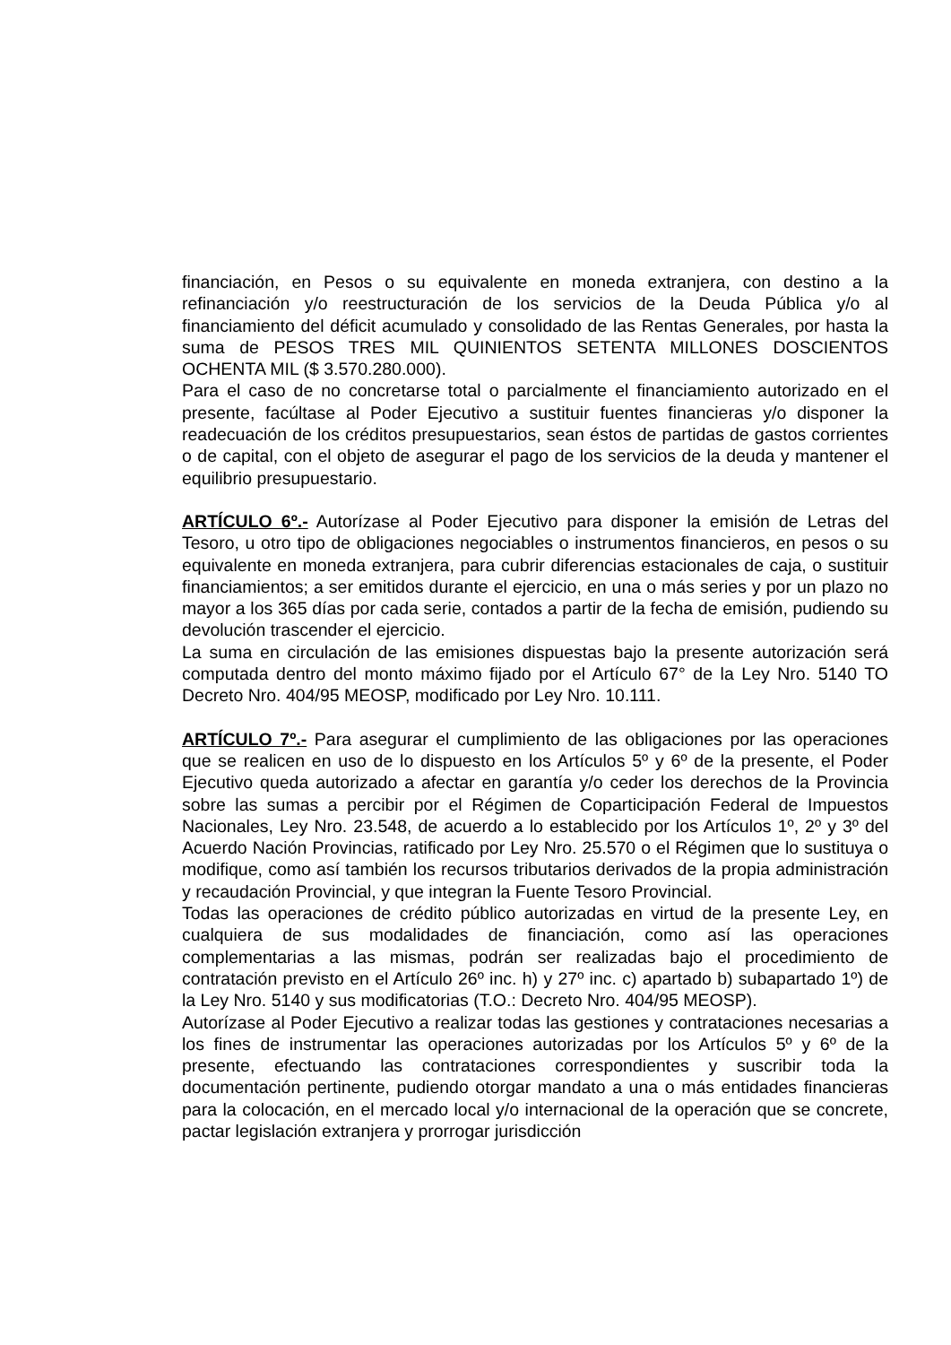financiación, en Pesos o su equivalente en moneda extranjera, con destino a la refinanciación y/o reestructuración de los servicios de la Deuda Pública y/o al financiamiento del déficit acumulado y consolidado de las Rentas Generales, por hasta la suma de PESOS TRES MIL QUINIENTOS SETENTA MILLONES DOSCIENTOS OCHENTA MIL ($ 3.570.280.000).
Para el caso de no concretarse total o parcialmente el financiamiento autorizado en el presente, facúltase al Poder Ejecutivo a sustituir fuentes financieras y/o disponer la readecuación de los créditos presupuestarios, sean éstos de partidas de gastos corrientes o de capital, con el objeto de asegurar el pago de los servicios de la deuda y mantener el equilibrio presupuestario.
ARTÍCULO 6º.- Autorízase al Poder Ejecutivo para disponer la emisión de Letras del Tesoro, u otro tipo de obligaciones negociables o instrumentos financieros, en pesos o su equivalente en moneda extranjera, para cubrir diferencias estacionales de caja, o sustituir financiamientos; a ser emitidos durante el ejercicio, en una o más series y por un plazo no mayor a los 365 días por cada serie, contados a partir de la fecha de emisión, pudiendo su devolución trascender el ejercicio.
La suma en circulación de las emisiones dispuestas bajo la presente autorización será computada dentro del monto máximo fijado por el Artículo 67° de la Ley Nro. 5140 TO Decreto Nro. 404/95 MEOSP, modificado por Ley Nro. 10.111.
ARTÍCULO 7º.- Para asegurar el cumplimiento de las obligaciones por las operaciones que se realicen en uso de lo dispuesto en los Artículos 5º y 6º de la presente, el Poder Ejecutivo queda autorizado a afectar en garantía y/o ceder los derechos de la Provincia sobre las sumas a percibir por el Régimen de Coparticipación Federal de Impuestos Nacionales, Ley Nro. 23.548, de acuerdo a lo establecido por los Artículos 1º, 2º y 3º del Acuerdo Nación Provincias, ratificado por Ley Nro. 25.570 o el Régimen que lo sustituya o modifique, como así también los recursos tributarios derivados de la propia administración y recaudación Provincial, y que integran la Fuente Tesoro Provincial.
Todas las operaciones de crédito público autorizadas en virtud de la presente Ley, en cualquiera de sus modalidades de financiación, como así las operaciones complementarias a las mismas, podrán ser realizadas bajo el procedimiento de contratación previsto en el Artículo 26º inc. h) y 27º inc. c) apartado b) subapartado 1º) de la Ley Nro. 5140 y sus modificatorias (T.O.: Decreto Nro. 404/95 MEOSP).
Autorízase al Poder Ejecutivo a realizar todas las gestiones y contrataciones necesarias a los fines de instrumentar las operaciones autorizadas por los Artículos 5º y 6º de la presente, efectuando las contrataciones correspondientes y suscribir toda la documentación pertinente, pudiendo otorgar mandato a una o más entidades financieras para la colocación, en el mercado local y/o internacional de la operación que se concrete, pactar legislación extranjera y prorrogar jurisdicción